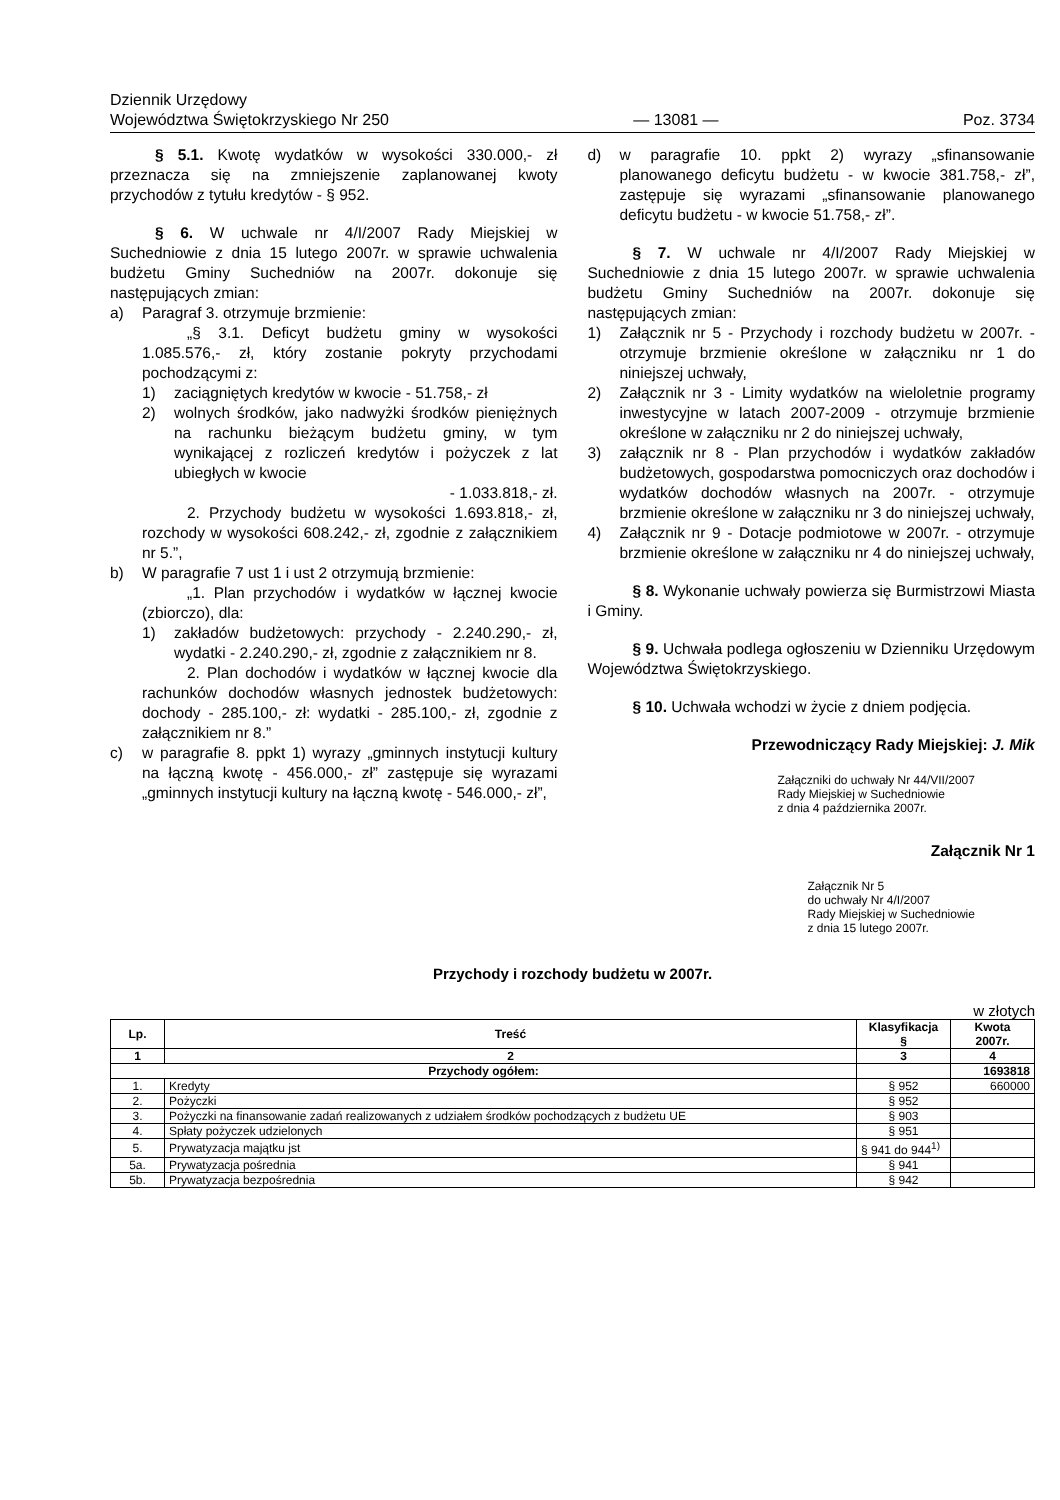Dziennik Urzędowy
Województwa Świętokrzyskiego Nr 250
— 13081 —
Poz. 3734
§ 5.1. Kwotę wydatków w wysokości 330.000,- zł przeznacza się na zmniejszenie zaplanowanej kwoty przychodów z tytułu kredytów - § 952.
§ 6. W uchwale nr 4/I/2007 Rady Miejskiej w Suchedniowie z dnia 15 lutego 2007r. w sprawie uchwalenia budżetu Gminy Suchedniów na 2007r. dokonuje się następujących zmian:
a) Paragraf 3. otrzymuje brzmienie:
„§ 3.1. Deficyt budżetu gminy w wysokości 1.085.576,- zł, który zostanie pokryty przychodami pochodzącymi z:
1) zaciągniętych kredytów w kwocie - 51.758,- zł
2) wolnych środków, jako nadwyżki środków pieniężnych na rachunku bieżącym budżetu gminy, w tym wynikającej z rozliczeń kredytów i pożyczek z lat ubiegłych w kwocie
- 1.033.818,- zł.
2. Przychody budżetu w wysokości 1.693.818,- zł, rozchody w wysokości 608.242,- zł, zgodnie z załącznikiem nr 5.”,
b) W paragrafie 7 ust 1 i ust 2 otrzymują brzmienie:
„1. Plan przychodów i wydatków w łącznej kwocie (zbiorczo), dla:
1) zakładów budżetowych: przychody - 2.240.290,- zł, wydatki - 2.240.290,- zł, zgodnie z załącznikiem nr 8.
2. Plan dochodów i wydatków w łącznej kwocie dla rachunków dochodów własnych jednostek budżetowych: dochody - 285.100,- zł: wydatki - 285.100,- zł, zgodnie z załącznikiem nr 8.”
c) w paragrafie 8. ppkt 1) wyrazy „gminnych instytucji kultury na łączną kwotę - 456.000,- zł” zastępuje się wyrazami „gminnych instytucji kultury na łączną kwotę - 546.000,- zł”,
d) w paragrafie 10. ppkt 2) wyrazy „sfinansowanie planowanego deficytu budżetu - w kwocie 381.758,- zł”, zastępuje się wyrazami „sfinansowanie planowanego deficytu budżetu - w kwocie 51.758,- zł”.
§ 7. W uchwale nr 4/I/2007 Rady Miejskiej w Suchedniowie z dnia 15 lutego 2007r. w sprawie uchwalenia budżetu Gminy Suchedniów na 2007r. dokonuje się następujących zmian:
1) Załącznik nr 5 - Przychody i rozchody budżetu w 2007r. - otrzymuje brzmienie określone w załączniku nr 1 do niniejszej uchwały,
2) Załącznik nr 3 - Limity wydatków na wieloletnie programy inwestycyjne w latach 2007-2009 - otrzymuje brzmienie określone w załączniku nr 2 do niniejszej uchwały,
3) załącznik nr 8 - Plan przychodów i wydatków zakładów budżetowych, gospodarstwa pomocniczych oraz dochodów i wydatków dochodów własnych na 2007r. - otrzymuje brzmienie określone w załączniku nr 3 do niniejszej uchwały,
4) Załącznik nr 9 - Dotacje podmiotowe w 2007r. - otrzymuje brzmienie określone w załączniku nr 4 do niniejszej uchwały,
§ 8. Wykonanie uchwały powierza się Burmistrzowi Miasta i Gminy.
§ 9. Uchwała podlega ogłoszeniu w Dzienniku Urzędowym Województwa Świętokrzyskiego.
§ 10. Uchwała wchodzi w życie z dniem podjęcia.
Przewodniczący Rady Miejskiej: J. Mik
Załączniki do uchwały Nr 44/VII/2007
Rady Miejskiej w Suchedniowie
z dnia 4 października 2007r.
Załącznik Nr 1
Załącznik Nr 5
do uchwały Nr 4/I/2007
Rady Miejskiej w Suchedniowie
z dnia 15 lutego 2007r.
Przychody i rozchody budżetu w 2007r.
w złotych
| Lp. | Treść | Klasyfikacja § | Kwota 2007r. |
| --- | --- | --- | --- |
| 1 | 2 | 3 | 4 |
| Przychody ogółem: | | | 1693818 |
| 1. | Kredyty | § 952 | 660000 |
| 2. | Pożyczki | § 952 | |
| 3. | Pożyczki na finansowanie zadań realizowanych z udziałem środków pochodzących z budżetu UE | § 903 | |
| 4. | Spłaty pożyczek udzielonych | § 951 | |
| 5. | Prywatyzacja majątku jst | § 941 do 944<sup>1)</sup> | |
| 5a. | Prywatyzacja pośrednia | § 941 | |
| 5b. | Prywatyzacja bezpośrednia | § 942 | |